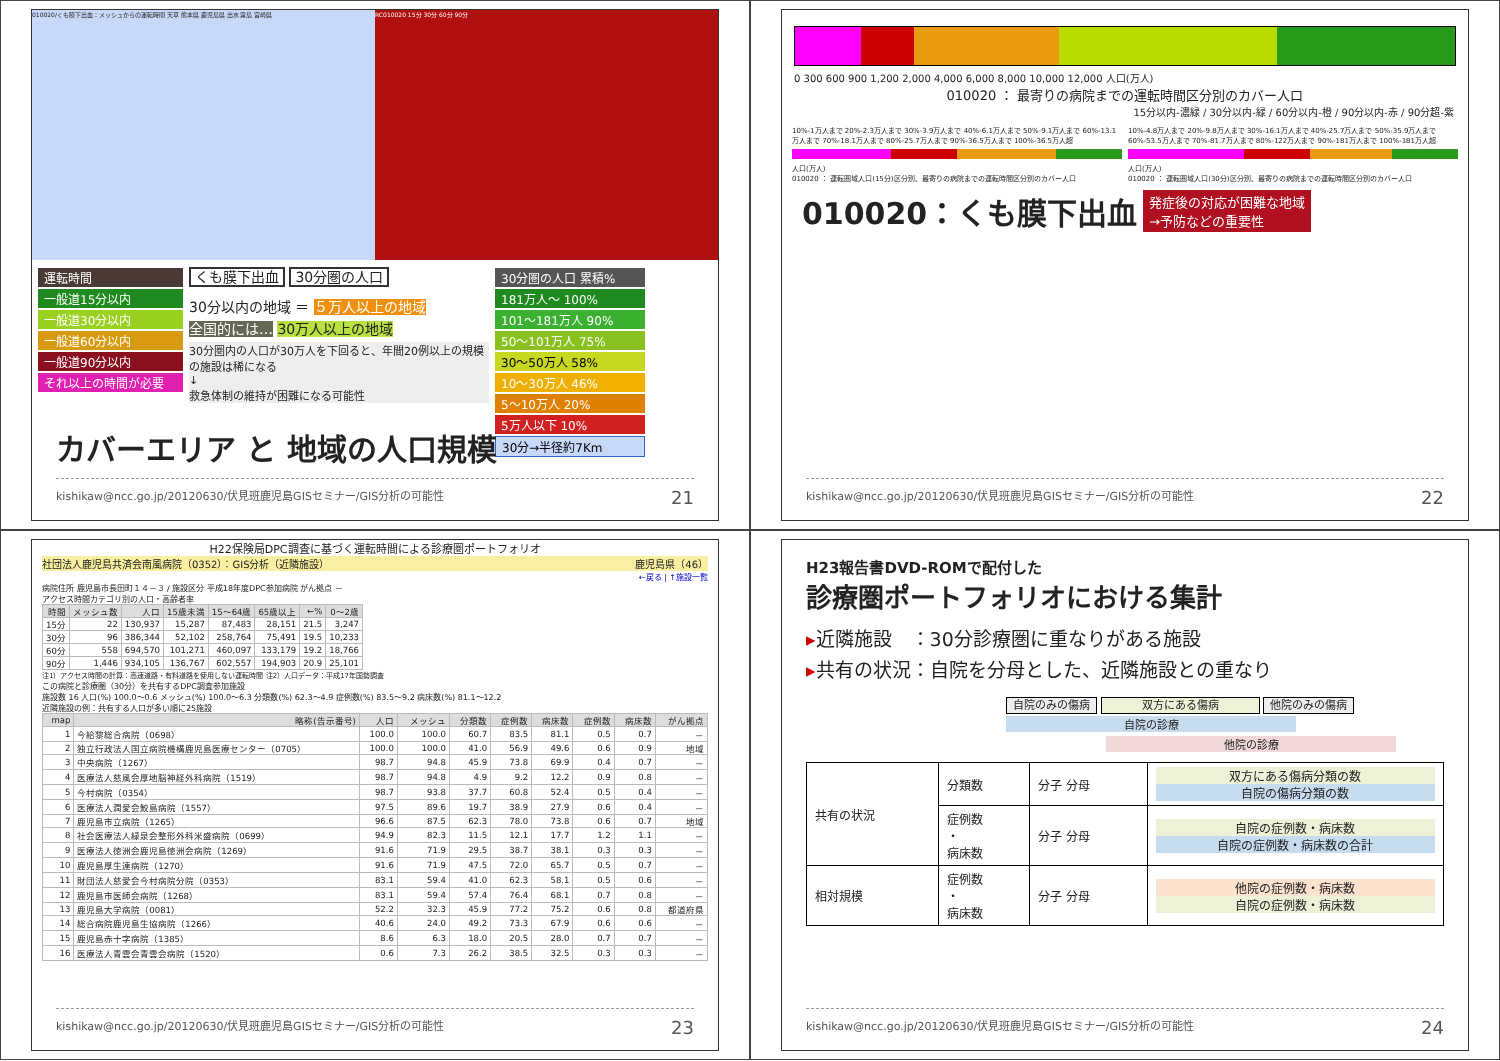010020/くも膜下出血：メッシュからの運転時間 天草 熊本県 鹿児島県 出水 霧島 宮崎県
RC010020 15分 30分 60分 90分
運転時間
一般道15分以内
一般道30分以内
一般道60分以内
一般道90分以内
それ以上の時間が必要
くも膜下出血 30分圏の人口
30分以内の地域 ＝ ５万人以上の地域
全国的には… 30万人以上の地域
30分圏内の人口が30万人を下回ると、年間20例以上の規模の施設は稀になる
↓
救急体制の維持が困難になる可能性
30分圏の人口 累積%
181万人～ 100%
101～181万人 90%
50～101万人 75%
30～50万人 58%
10～30万人 46%
5～10万人 20%
5万人以下 10%
30分→半径約7Km
カバーエリア と 地域の人口規模
kishikaw@ncc.go.jp/20120630/伏見班鹿児島GISセミナー/GIS分析の可能性 21
0 300 600 900 1,200 2,000 4,000 6,000 8,000 10,000 12,000 人口(万人)
010020 ： 最寄りの病院までの運転時間区分別のカバー人口
15分以内-濃緑 / 30分以内-緑 / 60分以内-橙 / 90分以内-赤 / 90分超-紫
10%-1万人まで 20%-2.3万人まで 30%-3.9万人まで 40%-6.1万人まで 50%-9.1万人まで 60%-13.1万人まで 70%-18.1万人まで 80%-25.7万人まで 90%-36.5万人まで 100%-36.5万人超
人口(万人)
010020 ： 運転圏域人口(15分)区分別、最寄りの病院までの運転時間区分別のカバー人口
10%-4.8万人まで 20%-9.8万人まで 30%-16.1万人まで 40%-25.7万人まで 50%-35.9万人まで 60%-53.5万人まで 70%-81.7万人まで 80%-122万人まで 90%-181万人まで 100%-181万人超
人口(万人)
010020 ： 運転圏域人口(30分)区分別、最寄りの病院までの運転時間区分別のカバー人口
010020：くも膜下出血 発症後の対応が困難な地域
→予防などの重要性
kishikaw@ncc.go.jp/20120630/伏見班鹿児島GISセミナー/GIS分析の可能性 22
H22保険局DPC調査に基づく運転時間による診療圏ポートフォリオ
社団法人鹿児島共済会南風病院（0352）：GIS分析（近隣施設） 鹿児島県（46）
←戻る | ↑施設一覧
病院住所 鹿児島市長田町１４－３ / 施設区分 平成18年度DPC参加病院 がん拠点 －
アクセス時間カテゴリ別の人口・高齢者率
| 時間 | メッシュ数 | 人口 | 15歳未満 | 15～64歳 | 65歳以上 | ←% | 0～2歳 |
| --- | --- | --- | --- | --- | --- | --- | --- |
| 15分 | 22 | 130,937 | 15,287 | 87,483 | 28,151 | 21.5 | 3,247 |
| 30分 | 96 | 386,344 | 52,102 | 258,764 | 75,491 | 19.5 | 10,233 |
| 60分 | 558 | 694,570 | 101,271 | 460,097 | 133,179 | 19.2 | 18,766 |
| 90分 | 1,446 | 934,105 | 136,767 | 602,557 | 194,903 | 20.9 | 25,101 |
注1）アクセス時間の計算：高速道路・有料道路を使用しない運転時間 注2）人口データ：平成17年国勢調査
この病院と診療圏（30分）を共有するDPC調査参加施設
施設数 16 人口(%) 100.0～0.6 メッシュ(%) 100.0～6.3 分類数(%) 62.3～4.9 症例数(%) 83.5～9.2 病床数(%) 81.1～12.2
近隣施設の例：共有する人口が多い順に25施設
| map | 略称(告示番号) | 人口 | メッシュ | 分類数 | 症例数 | 病床数 | 症例数 | 病床数 | がん拠点 |
| --- | --- | --- | --- | --- | --- | --- | --- | --- | --- |
| 1 | 今給黎総合病院（0698） | 100.0 | 100.0 | 60.7 | 83.5 | 81.1 | 0.5 | 0.7 | － |
| 2 | 独立行政法人国立病院機構鹿児島医療センター（0705） | 100.0 | 100.0 | 41.0 | 56.9 | 49.6 | 0.6 | 0.9 | 地域 |
| 3 | 中央病院（1267） | 98.7 | 94.8 | 45.9 | 73.8 | 69.9 | 0.4 | 0.7 | － |
| 4 | 医療法人慈風会厚地脳神経外科病院（1519） | 98.7 | 94.8 | 4.9 | 9.2 | 12.2 | 0.9 | 0.8 | － |
| 5 | 今村病院（0354） | 98.7 | 93.8 | 37.7 | 60.8 | 52.4 | 0.5 | 0.4 | － |
| 6 | 医療法人潤愛会鮫島病院（1557） | 97.5 | 89.6 | 19.7 | 38.9 | 27.9 | 0.6 | 0.4 | － |
| 7 | 鹿児島市立病院（1265） | 96.6 | 87.5 | 62.3 | 78.0 | 73.8 | 0.6 | 0.7 | 地域 |
| 8 | 社会医療法人緑泉会整形外科米盛病院（0699） | 94.9 | 82.3 | 11.5 | 12.1 | 17.7 | 1.2 | 1.1 | － |
| 9 | 医療法人徳洲会鹿児島徳洲会病院（1269） | 91.6 | 71.9 | 29.5 | 38.7 | 38.1 | 0.3 | 0.3 | － |
| 10 | 鹿児島厚生連病院（1270） | 91.6 | 71.9 | 47.5 | 72.0 | 65.7 | 0.5 | 0.7 | － |
| 11 | 財団法人慈愛会今村病院分院（0353） | 83.1 | 59.4 | 41.0 | 62.3 | 58.1 | 0.5 | 0.6 | － |
| 12 | 鹿児島市医師会病院（1268） | 83.1 | 59.4 | 57.4 | 76.4 | 68.1 | 0.7 | 0.8 | － |
| 13 | 鹿児島大学病院（0081） | 52.2 | 32.3 | 45.9 | 77.2 | 75.2 | 0.6 | 0.8 | 都道府県 |
| 14 | 総合病院鹿児島生協病院（1266） | 40.6 | 24.0 | 49.2 | 73.3 | 67.9 | 0.6 | 0.6 | － |
| 15 | 鹿児島赤十字病院（1385） | 8.6 | 6.3 | 18.0 | 20.5 | 28.0 | 0.7 | 0.7 | － |
| 16 | 医療法人青雲会青雲会病院（1520） | 0.6 | 7.3 | 26.2 | 38.5 | 32.5 | 0.3 | 0.3 | － |
kishikaw@ncc.go.jp/20120630/伏見班鹿児島GISセミナー/GIS分析の可能性 23
H23報告書DVD-ROMで配付した
診療圏ポートフォリオにおける集計
▸近隣施設　：30分診療圏に重なりがある施設
▸共有の状況：自院を分母とした、近隣施設との重なり
自院のみの傷病 双方にある傷病 他院のみの傷病
自院の診療
他院の診療
| 共有の状況 | 分類数 | 分子 分母 | 双方にある傷病分類の数 自院の傷病分類の数 |
| | 症例数 ・ 病床数 | 分子 分母 | 自院の症例数・病床数 自院の症例数・病床数の合計 |
| 相対規模 | 症例数 ・ 病床数 | 分子 分母 | 他院の症例数・病床数 自院の症例数・病床数 |
kishikaw@ncc.go.jp/20120630/伏見班鹿児島GISセミナー/GIS分析の可能性 24